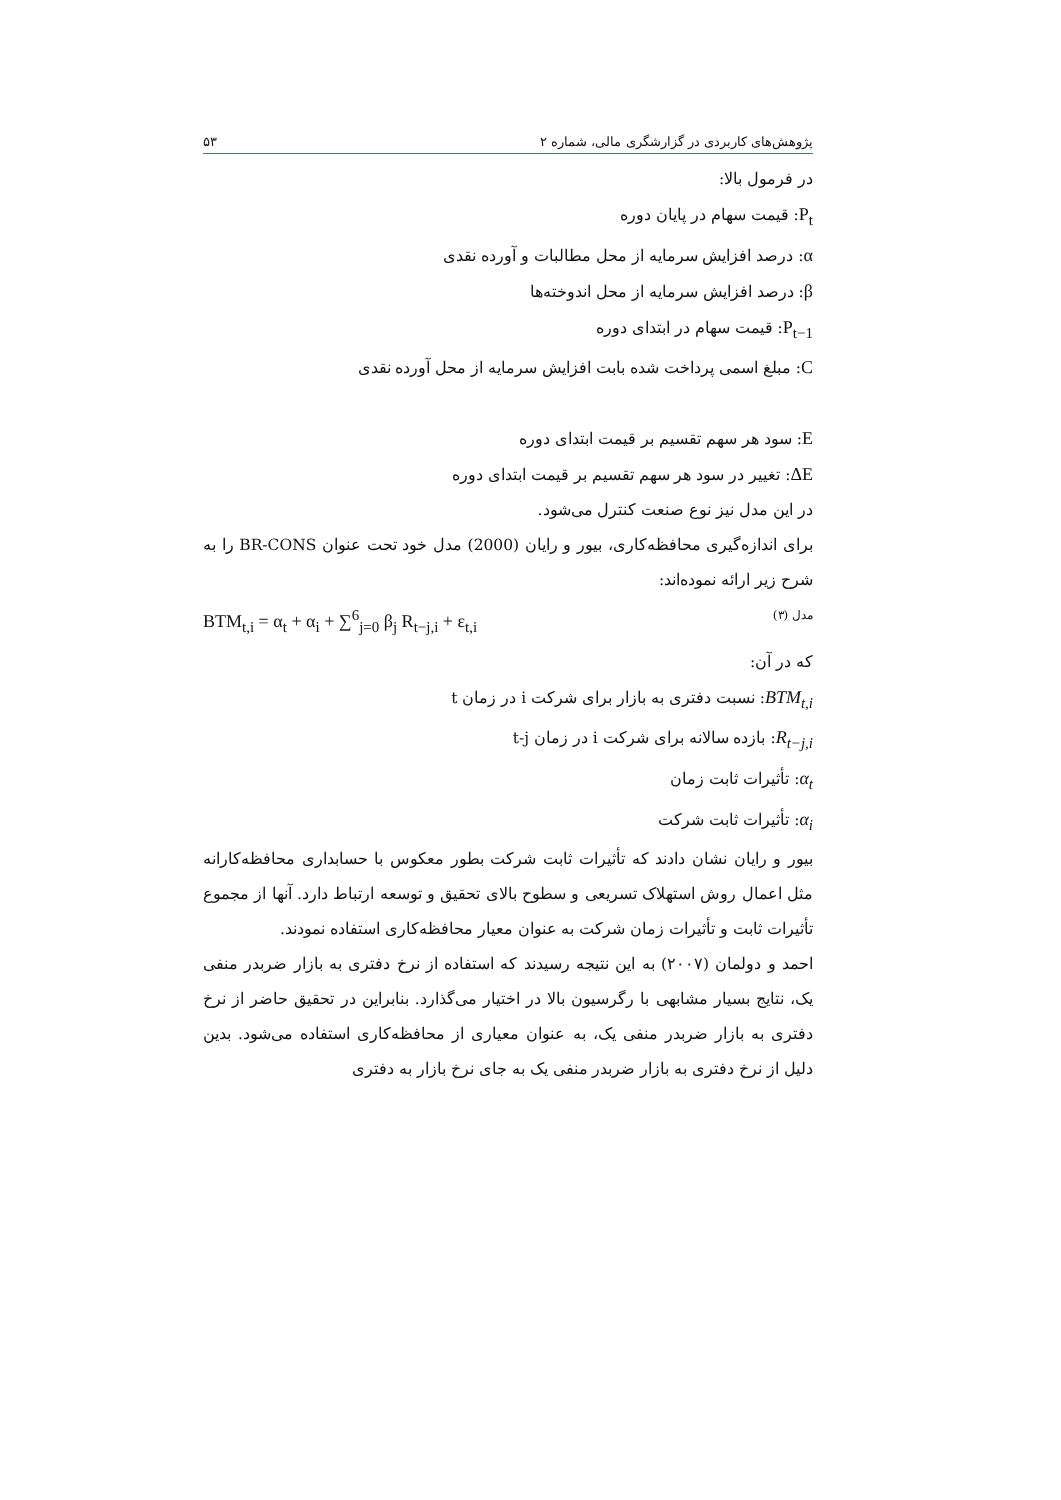پژوهش‌های کاربردی در گزارشگری مالی، شماره ۲ ۵۳
در فرمول بالا:
P<sub>t</sub>: قیمت سهام در پایان دوره
α: درصد افزایش سرمایه از محل مطالبات و آورده نقدی
β: درصد افزایش سرمایه از محل اندوخته‌ها
P<sub>t−1</sub>: قیمت سهام در ابتدای دوره
C: مبلغ اسمی پرداخت شده بابت افزایش سرمایه از محل آورده نقدی
E: سود هر سهم تقسیم بر قیمت ابتدای دوره
ΔE: تغییر در سود هر سهم تقسیم بر قیمت ابتدای دوره
در این مدل نیز نوع صنعت کنترل می‌شود.
برای اندازه‌گیری محافظه‌کاری، بیور و رایان (2000) مدل خود تحت عنوان BR-CONS را به شرح زیر ارائه نموده‌اند:
مدل (۳) BTM<sub>t,i</sub> = α<sub>t</sub> + α<sub>i</sub> + ∑<sup>6</sup><sub>j=0</sub> β<sub>j</sub> R<sub>t−j,i</sub> + ε<sub>t,i</sub>
که در آن:
BTM<sub>t,i</sub>: نسبت دفتری به بازار برای شرکت i در زمان t
R<sub>t−j,i</sub>: بازده سالانه برای شرکت i در زمان t-j
α<sub>t</sub>: تأثیرات ثابت زمان
α<sub>i</sub>: تأثیرات ثابت شرکت
بیور و رایان نشان دادند که تأثیرات ثابت شرکت بطور معکوس با حسابداری محافظه‌کارانه مثل اعمال روش استهلاک تسریعی و سطوح بالای تحقیق و توسعه ارتباط دارد. آنها از مجموع تأثیرات ثابت و تأثیرات زمان شرکت به عنوان معیار محافظه‌کاری استفاده نمودند.
احمد و دولمان (۲۰۰۷) به این نتیجه رسیدند که استفاده از نرخ دفتری به بازار ضربدر منفی یک، نتایج بسیار مشابهی با رگرسیون بالا در اختیار می‌گذارد. بنابراین در تحقیق حاضر از نرخ دفتری به بازار ضربدر منفی یک، به عنوان معیاری از محافظه‌کاری استفاده می‌شود. بدین دلیل از نرخ دفتری به بازار ضربدر منفی یک به جای نرخ بازار به دفتری